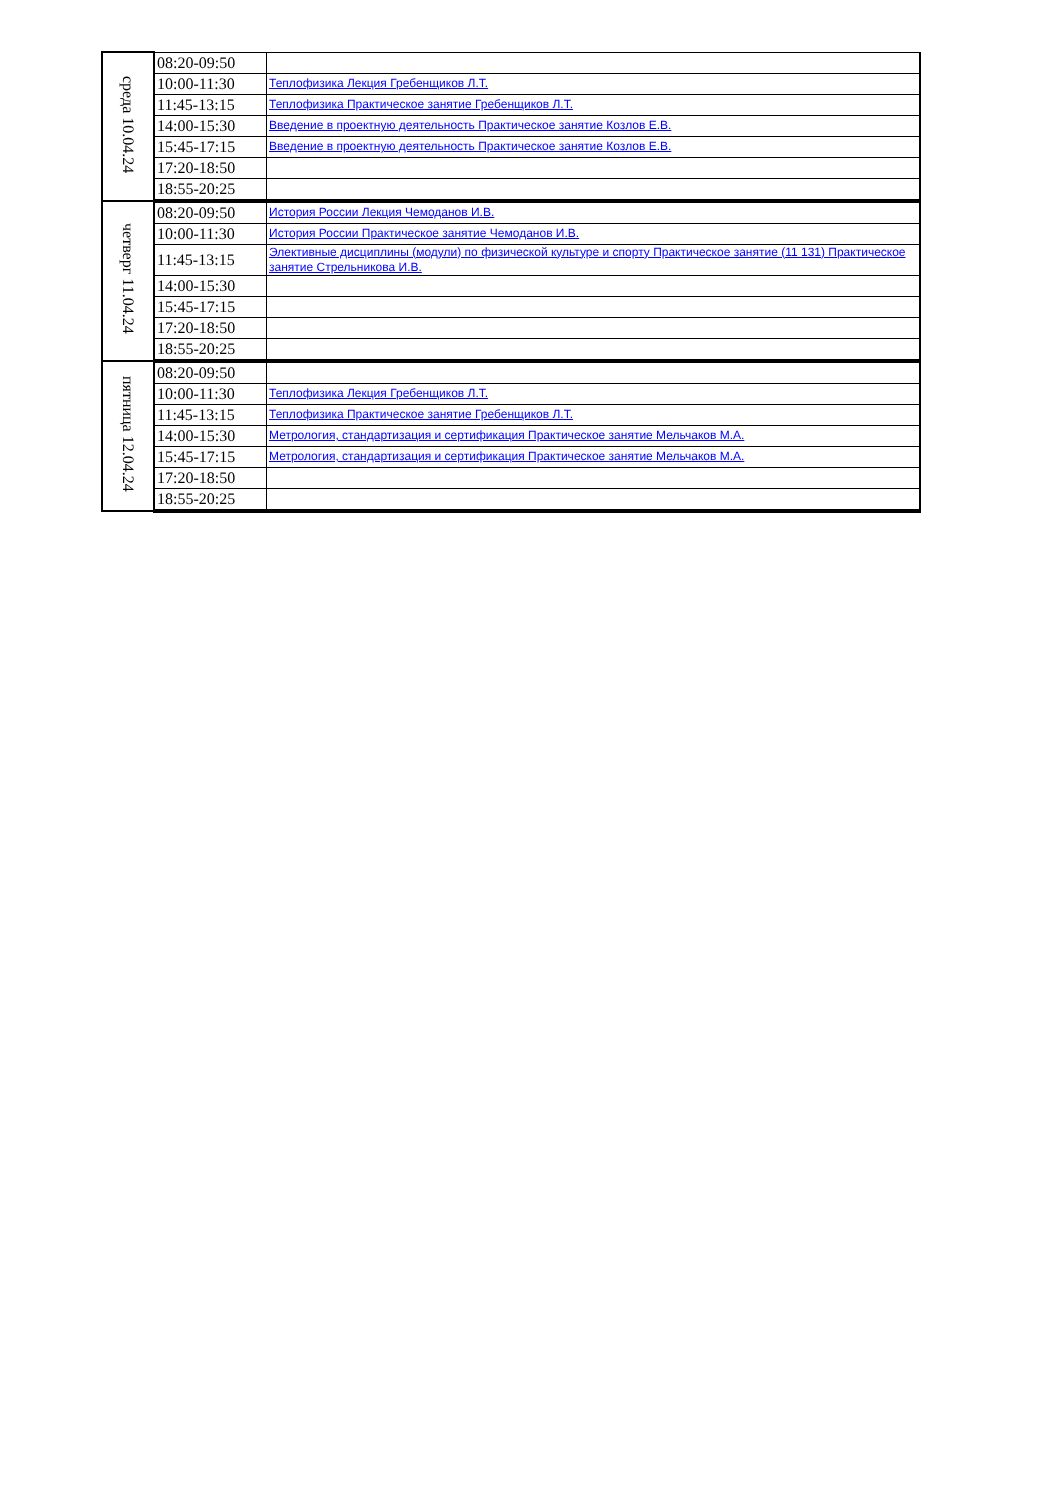| среда 10.04.24 | 08:20-09:50 | |
| | 10:00-11:30 | Теплофизика Лекция Гребенщиков Л.Т. |
| | 11:45-13:15 | Теплофизика Практическое занятие Гребенщиков Л.Т. |
| | 14:00-15:30 | Введение в проектную деятельность Практическое занятие Козлов Е.В. |
| | 15:45-17:15 | Введение в проектную деятельность Практическое занятие Козлов Е.В. |
| | 17:20-18:50 | |
| | 18:55-20:25 | |
| четверг 11.04.24 | 08:20-09:50 | История России Лекция Чемоданов И.В. |
| | 10:00-11:30 | История России Практическое занятие Чемоданов И.В. |
| | 11:45-13:15 | Элективные дисциплины (модули) по физической культуре и спорту Практическое занятие (11 131) Практическое занятие Стрельникова И.В. |
| | 14:00-15:30 | |
| | 15:45-17:15 | |
| | 17:20-18:50 | |
| | 18:55-20:25 | |
| пятница 12.04.24 | 08:20-09:50 | |
| | 10:00-11:30 | Теплофизика Лекция Гребенщиков Л.Т. |
| | 11:45-13:15 | Теплофизика Практическое занятие Гребенщиков Л.Т. |
| | 14:00-15:30 | Метрология, стандартизация и сертификация Практическое занятие Мельчаков М.А. |
| | 15:45-17:15 | Метрология, стандартизация и сертификация Практическое занятие Мельчаков М.А. |
| | 17:20-18:50 | |
| | 18:55-20:25 | |